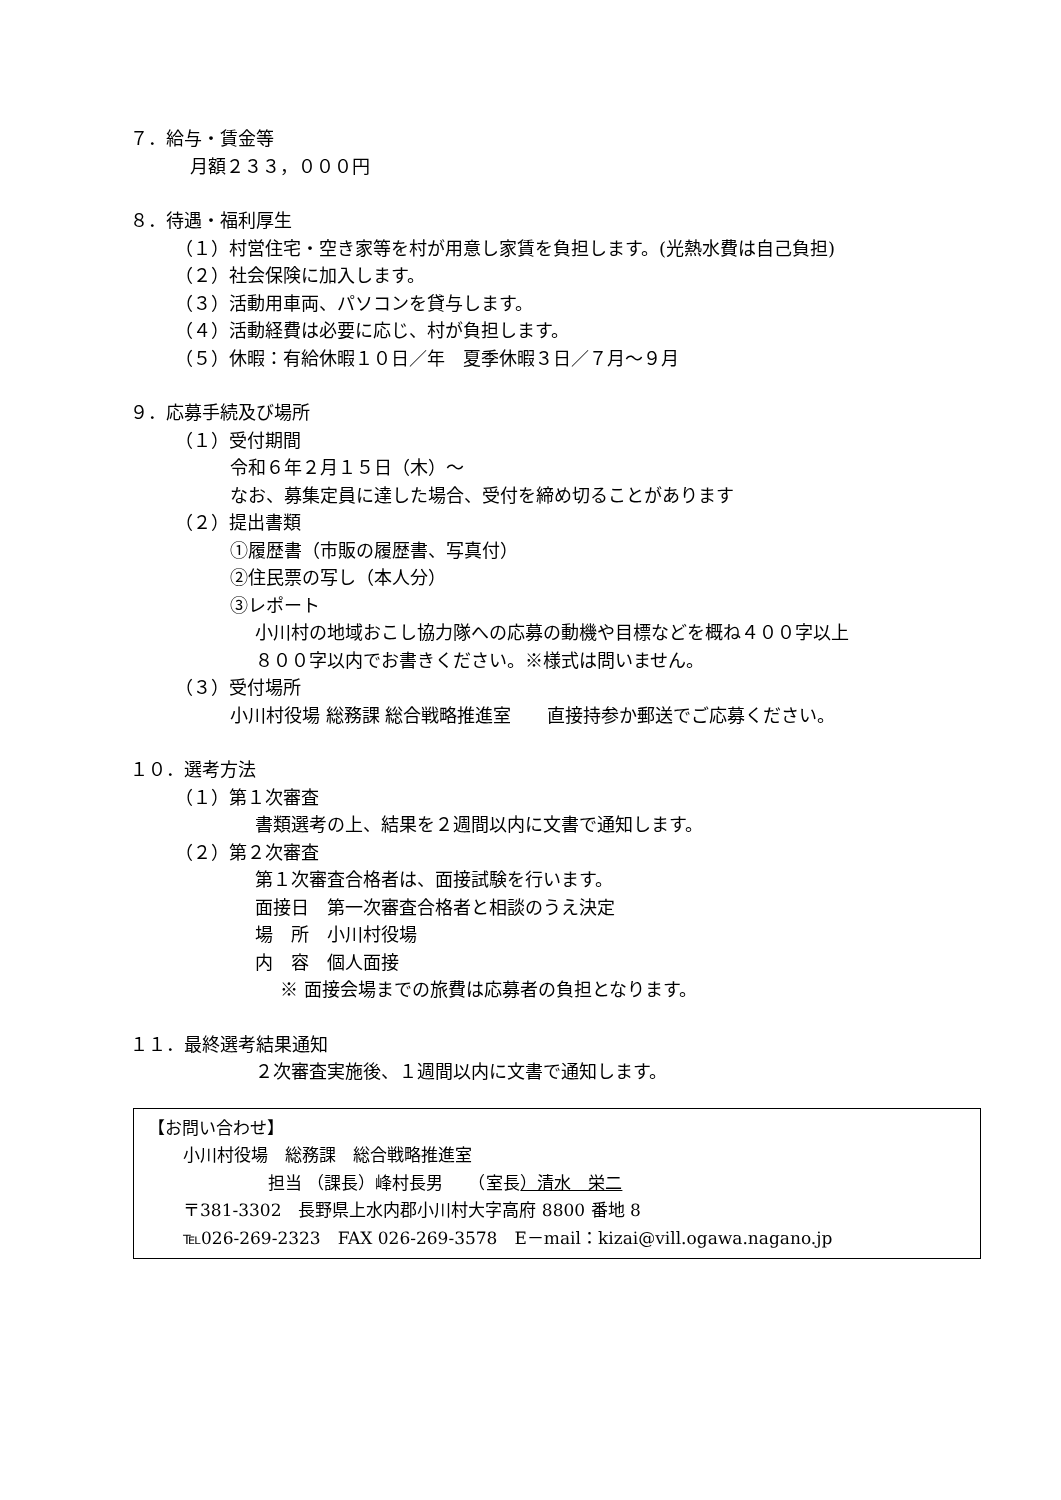７．給与・賃金等
月額２３３，０００円
８．待遇・福利厚生
（１）村営住宅・空き家等を村が用意し家賃を負担します。(光熱水費は自己負担)
（２）社会保険に加入します。
（３）活動用車両、パソコンを貸与します。
（４）活動経費は必要に応じ、村が負担します。
（５）休暇：有給休暇１０日／年　夏季休暇３日／７月～９月
９．応募手続及び場所
（１）受付期間
令和６年２月１５日（木）～
なお、募集定員に達した場合、受付を締め切ることがあります
（２）提出書類
①履歴書（市販の履歴書、写真付）
②住民票の写し（本人分）
③レポート
小川村の地域おこし協力隊への応募の動機や目標などを概ね４００字以上
８００字以内でお書きください。※様式は問いません。
（３）受付場所
小川村役場 総務課 総合戦略推進室　　直接持参か郵送でご応募ください。
１０．選考方法
（１）第１次審査
書類選考の上、結果を２週間以内に文書で通知します。
（２）第２次審査
第１次審査合格者は、面接試験を行います。
面接日　第一次審査合格者と相談のうえ決定
場　所　小川村役場
内　容　個人面接
※ 面接会場までの旅費は応募者の負担となります。
１１．最終選考結果通知
２次審査実施後、１週間以内に文書で通知します。
【お問い合わせ】
小川村役場　総務課　総合戦略推進室
担当 （課長）峰村長男　　（室長）清水　栄二
〒381-3302　長野県上水内郡小川村大字高府 8800 番地 8
℡026-269-2323　FAX 026-269-3578　E－mail：kizai@vill.ogawa.nagano.jp